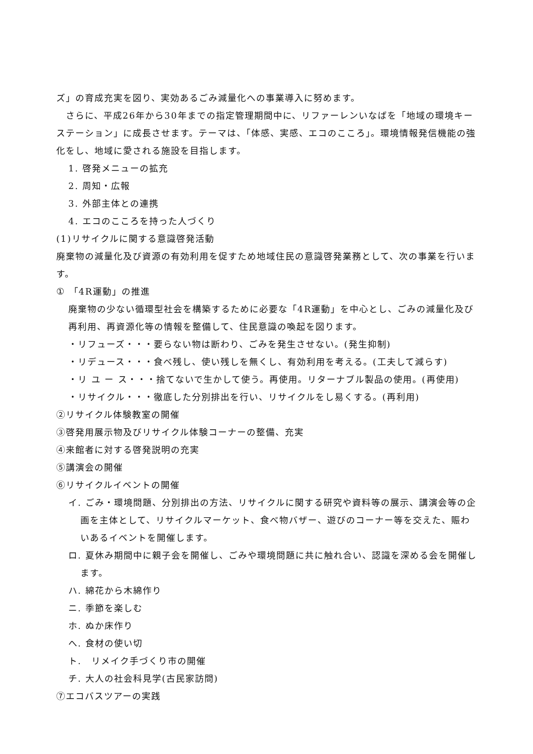ズ」の育成充実を図り、実効あるごみ減量化への事業導入に努めます。
　さらに、平成26年から30年までの指定管理期間中に、リファーレンいなばを「地域の環境キーステーション」に成長させます。テーマは、「体感、実感、エコのこころ」。環境情報発信機能の強化をし、地域に愛される施設を目指します。
1. 啓発メニューの拡充
2. 周知・広報
3. 外部主体との連携
4. エコのこころを持った人づくり
(1)リサイクルに関する意識啓発活動
廃棄物の減量化及び資源の有効利用を促すため地域住民の意識啓発業務として、次の事業を行います。
① 「4R運動」の推進
廃棄物の少ない循環型社会を構築するために必要な「4R運動」を中心とし、ごみの減量化及び再利用、再資源化等の情報を整備して、住民意識の喚起を図ります。
・リフューズ・・・要らない物は断わり、ごみを発生させない。(発生抑制)
・リデュース・・・食べ残し、使い残しを無くし、有効利用を考える。(工夫して減らす)
・リ ユ ー ス・・・捨てないで生かして使う。再使用。リターナブル製品の使用。(再使用)
・リサイクル・・・徹底した分別排出を行い、リサイクルをし易くする。(再利用)
②リサイクル体験教室の開催
③啓発用展示物及びリサイクル体験コーナーの整備、充実
④来館者に対する啓発説明の充実
⑤講演会の開催
⑥リサイクルイベントの開催
イ. ごみ・環境問題、分別排出の方法、リサイクルに関する研究や資料等の展示、講演会等の企画を主体として、リサイクルマーケット、食べ物バザー、遊びのコーナー等を交えた、賑わいあるイベントを開催します。
ロ. 夏休み期間中に親子会を開催し、ごみや環境問題に共に触れ合い、認識を深める会を開催します。
ハ. 綿花から木綿作り
ニ. 季節を楽しむ
ホ. ぬか床作り
へ. 食材の使い切
ト.　リメイク手づくり市の開催
チ. 大人の社会科見学(古民家訪問)
⑦エコバスツアーの実践